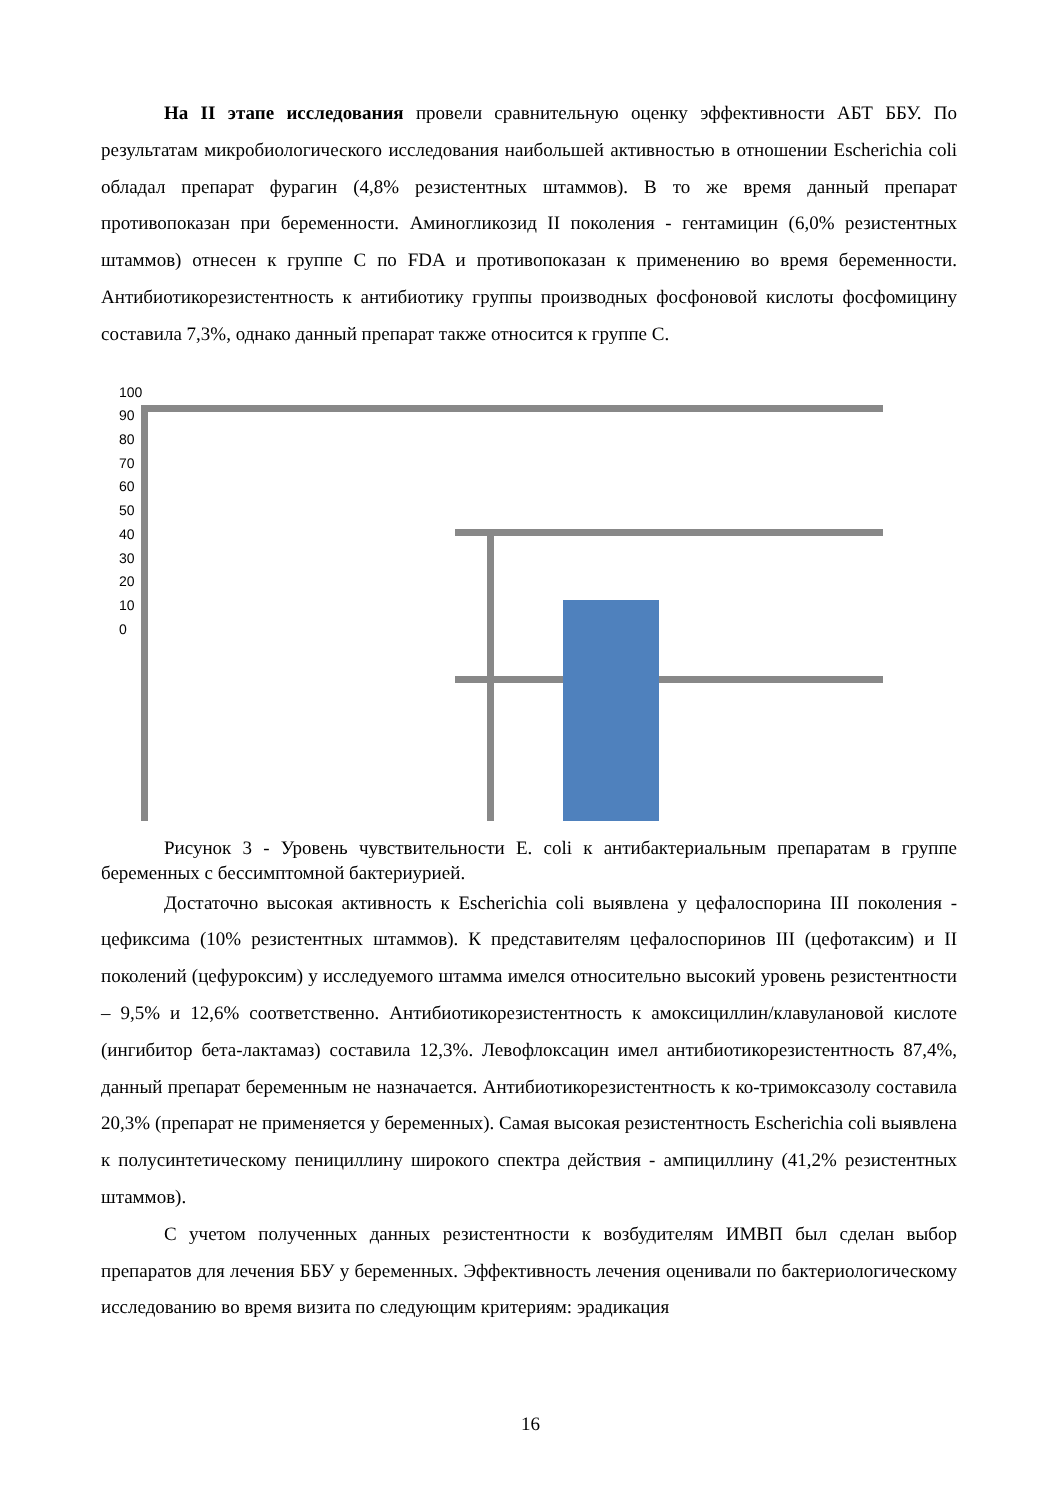На II этапе исследования провели сравнительную оценку эффективности АБТ ББУ. По результатам микробиологического исследования наибольшей активностью в отношении Escherichia coli обладал препарат фурагин (4,8% резистентных штаммов). В то же время данный препарат противопоказан при беременности. Аминогликозид II поколения - гентамицин (6,0% резистентных штаммов) отнесен к группе С по FDA и противопоказан к применению во время беременности. Антибиотикорезистентность к антибиотику группы производных фосфоновой кислоты фосфомицину составила 7,3%, однако данный препарат также относится к группе С.
100
90
80
70
60
50
40
30
20
10
0
Рисунок 3 - Уровень чувствительности E. coli к антибактериальным препаратам в группе беременных с бессимптомной бактериурией.
Достаточно высокая активность к Escherichia coli выявлена у цефалоспорина III поколения - цефиксима (10% резистентных штаммов). К представителям цефалоспоринов III (цефотаксим) и II поколений (цефуроксим) у исследуемого штамма имелся относительно высокий уровень резистентности – 9,5% и 12,6% соответственно. Антибиотикорезистентность к амоксициллин/клавулановой кислоте (ингибитор бета-лактамаз) составила 12,3%. Левофлоксацин имел антибиотикорезистентность 87,4%, данный препарат беременным не назначается. Антибиотикорезистентность к ко-тримоксазолу составила 20,3% (препарат не применяется у беременных). Самая высокая резистентность Escherichia coli выявлена к полусинтетическому пенициллину широкого спектра действия - ампициллину (41,2% резистентных штаммов).
С учетом полученных данных резистентности к возбудителям ИМВП был сделан выбор препаратов для лечения ББУ у беременных. Эффективность лечения оценивали по бактериологическому исследованию во время визита по следующим критериям: эрадикация
16